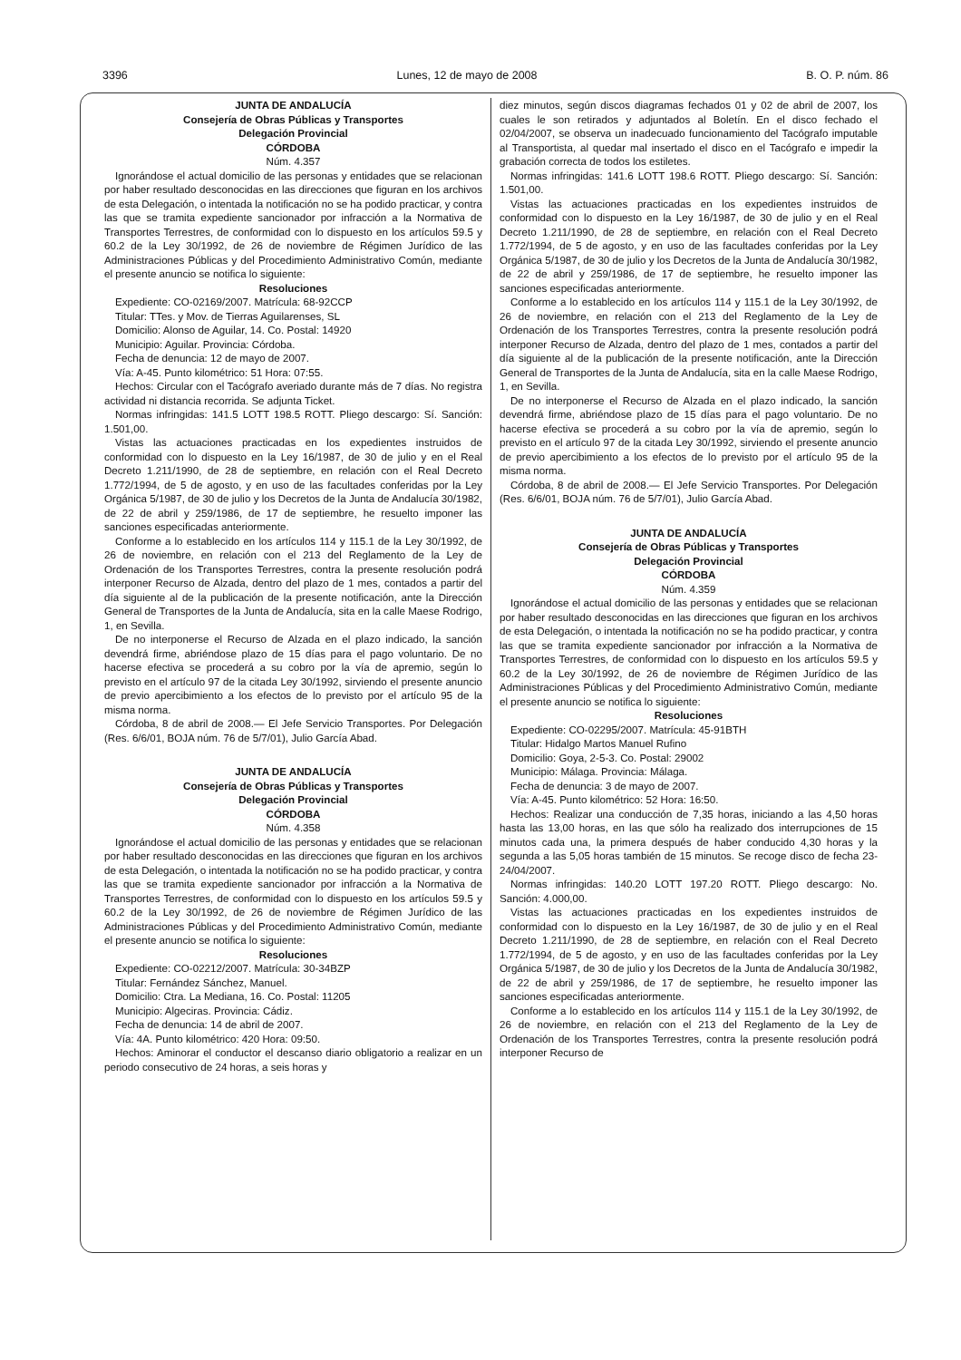3396 Lunes, 12 de mayo de 2008 B. O. P. núm. 86
JUNTA DE ANDALUCÍA
Consejería de Obras Públicas y Transportes
Delegación Provincial
CÓRDOBA
Núm. 4.357
Ignorándose el actual domicilio de las personas y entidades que se relacionan por haber resultado desconocidas en las direcciones que figuran en los archivos de esta Delegación, o intentada la notificación no se ha podido practicar, y contra las que se tramita expediente sancionador por infracción a la Normativa de Transportes Terrestres, de conformidad con lo dispuesto en los artículos 59.5 y 60.2 de la Ley 30/1992, de 26 de noviembre de Régimen Jurídico de las Administraciones Públicas y del Procedimiento Administrativo Común, mediante el presente anuncio se notifica lo siguiente:
Resoluciones
Expediente: CO-02169/2007. Matrícula: 68-92CCP
Titular: TTes. y Mov. de Tierras Aguilarenses, SL
Domicilio: Alonso de Aguilar, 14. Co. Postal: 14920
Municipio: Aguilar. Provincia: Córdoba.
Fecha de denuncia: 12 de mayo de 2007.
Vía: A-45. Punto kilométrico: 51 Hora: 07:55.
Hechos: Circular con el Tacógrafo averiado durante más de 7 días. No registra actividad ni distancia recorrida. Se adjunta Ticket.
Normas infringidas: 141.5 LOTT 198.5 ROTT. Pliego descargo: Sí. Sanción: 1.501,00.
Vistas las actuaciones practicadas en los expedientes instruidos de conformidad con lo dispuesto en la Ley 16/1987, de 30 de julio y en el Real Decreto 1.211/1990, de 28 de septiembre, en relación con el Real Decreto 1.772/1994, de 5 de agosto, y en uso de las facultades conferidas por la Ley Orgánica 5/1987, de 30 de julio y los Decretos de la Junta de Andalucía 30/1982, de 22 de abril y 259/1986, de 17 de septiembre, he resuelto imponer las sanciones especificadas anteriormente.
Conforme a lo establecido en los artículos 114 y 115.1 de la Ley 30/1992, de 26 de noviembre, en relación con el 213 del Reglamento de la Ley de Ordenación de los Transportes Terrestres, contra la presente resolución podrá interponer Recurso de Alzada, dentro del plazo de 1 mes, contados a partir del día siguiente al de la publicación de la presente notificación, ante la Dirección General de Transportes de la Junta de Andalucía, sita en la calle Maese Rodrigo, 1, en Sevilla.
De no interponerse el Recurso de Alzada en el plazo indicado, la sanción devendrá firme, abriéndose plazo de 15 días para el pago voluntario. De no hacerse efectiva se procederá a su cobro por la vía de apremio, según lo previsto en el artículo 97 de la citada Ley 30/1992, sirviendo el presente anuncio de previo apercibimiento a los efectos de lo previsto por el artículo 95 de la misma norma.
Córdoba, 8 de abril de 2008.— El Jefe Servicio Transportes. Por Delegación (Res. 6/6/01, BOJA núm. 76 de 5/7/01), Julio García Abad.
JUNTA DE ANDALUCÍA
Consejería de Obras Públicas y Transportes
Delegación Provincial
CÓRDOBA
Núm. 4.358
Ignorándose el actual domicilio de las personas y entidades que se relacionan por haber resultado desconocidas en las direcciones que figuran en los archivos de esta Delegación, o intentada la notificación no se ha podido practicar, y contra las que se tramita expediente sancionador por infracción a la Normativa de Transportes Terrestres, de conformidad con lo dispuesto en los artículos 59.5 y 60.2 de la Ley 30/1992, de 26 de noviembre de Régimen Jurídico de las Administraciones Públicas y del Procedimiento Administrativo Común, mediante el presente anuncio se notifica lo siguiente:
Resoluciones
Expediente: CO-02212/2007. Matrícula: 30-34BZP
Titular: Fernández Sánchez, Manuel.
Domicilio: Ctra. La Mediana, 16. Co. Postal: 11205
Municipio: Algeciras. Provincia: Cádiz.
Fecha de denuncia: 14 de abril de 2007.
Vía: 4A. Punto kilométrico: 420 Hora: 09:50.
Hechos: Aminorar el conductor el descanso diario obligatorio a realizar en un periodo consecutivo de 24 horas, a seis horas y
diez minutos, según discos diagramas fechados 01 y 02 de abril de 2007, los cuales le son retirados y adjuntados al Boletín. En el disco fechado el 02/04/2007, se observa un inadecuado funcionamiento del Tacógrafo imputable al Transportista, al quedar mal insertado el disco en el Tacógrafo e impedir la grabación correcta de todos los estiletes.
Normas infringidas: 141.6 LOTT 198.6 ROTT. Pliego descargo: Sí. Sanción: 1.501,00.
Vistas las actuaciones practicadas en los expedientes instruidos de conformidad con lo dispuesto en la Ley 16/1987, de 30 de julio y en el Real Decreto 1.211/1990, de 28 de septiembre, en relación con el Real Decreto 1.772/1994, de 5 de agosto, y en uso de las facultades conferidas por la Ley Orgánica 5/1987, de 30 de julio y los Decretos de la Junta de Andalucía 30/1982, de 22 de abril y 259/1986, de 17 de septiembre, he resuelto imponer las sanciones especificadas anteriormente.
Conforme a lo establecido en los artículos 114 y 115.1 de la Ley 30/1992, de 26 de noviembre, en relación con el 213 del Reglamento de la Ley de Ordenación de los Transportes Terrestres, contra la presente resolución podrá interponer Recurso de Alzada, dentro del plazo de 1 mes, contados a partir del día siguiente al de la publicación de la presente notificación, ante la Dirección General de Transportes de la Junta de Andalucía, sita en la calle Maese Rodrigo, 1, en Sevilla.
De no interponerse el Recurso de Alzada en el plazo indicado, la sanción devendrá firme, abriéndose plazo de 15 días para el pago voluntario. De no hacerse efectiva se procederá a su cobro por la vía de apremio, según lo previsto en el artículo 97 de la citada Ley 30/1992, sirviendo el presente anuncio de previo apercibimiento a los efectos de lo previsto por el artículo 95 de la misma norma.
Córdoba, 8 de abril de 2008.— El Jefe Servicio Transportes. Por Delegación (Res. 6/6/01, BOJA núm. 76 de 5/7/01), Julio García Abad.
JUNTA DE ANDALUCÍA
Consejería de Obras Públicas y Transportes
Delegación Provincial
CÓRDOBA
Núm. 4.359
Ignorándose el actual domicilio de las personas y entidades que se relacionan por haber resultado desconocidas en las direcciones que figuran en los archivos de esta Delegación, o intentada la notificación no se ha podido practicar, y contra las que se tramita expediente sancionador por infracción a la Normativa de Transportes Terrestres, de conformidad con lo dispuesto en los artículos 59.5 y 60.2 de la Ley 30/1992, de 26 de noviembre de Régimen Jurídico de las Administraciones Públicas y del Procedimiento Administrativo Común, mediante el presente anuncio se notifica lo siguiente:
Resoluciones
Expediente: CO-02295/2007. Matrícula: 45-91BTH
Titular: Hidalgo Martos Manuel Rufino
Domicilio: Goya, 2-5-3. Co. Postal: 29002
Municipio: Málaga. Provincia: Málaga.
Fecha de denuncia: 3 de mayo de 2007.
Vía: A-45. Punto kilométrico: 52 Hora: 16:50.
Hechos: Realizar una conducción de 7,35 horas, iniciando a las 4,50 horas hasta las 13,00 horas, en las que sólo ha realizado dos interrupciones de 15 minutos cada una, la primera después de haber conducido 4,30 horas y la segunda a las 5,05 horas también de 15 minutos. Se recoge disco de fecha 23-24/04/2007.
Normas infringidas: 140.20 LOTT 197.20 ROTT. Pliego descargo: No. Sanción: 4.000,00.
Vistas las actuaciones practicadas en los expedientes instruidos de conformidad con lo dispuesto en la Ley 16/1987, de 30 de julio y en el Real Decreto 1.211/1990, de 28 de septiembre, en relación con el Real Decreto 1.772/1994, de 5 de agosto, y en uso de las facultades conferidas por la Ley Orgánica 5/1987, de 30 de julio y los Decretos de la Junta de Andalucía 30/1982, de 22 de abril y 259/1986, de 17 de septiembre, he resuelto imponer las sanciones especificadas anteriormente.
Conforme a lo establecido en los artículos 114 y 115.1 de la Ley 30/1992, de 26 de noviembre, en relación con el 213 del Reglamento de la Ley de Ordenación de los Transportes Terrestres, contra la presente resolución podrá interponer Recurso de